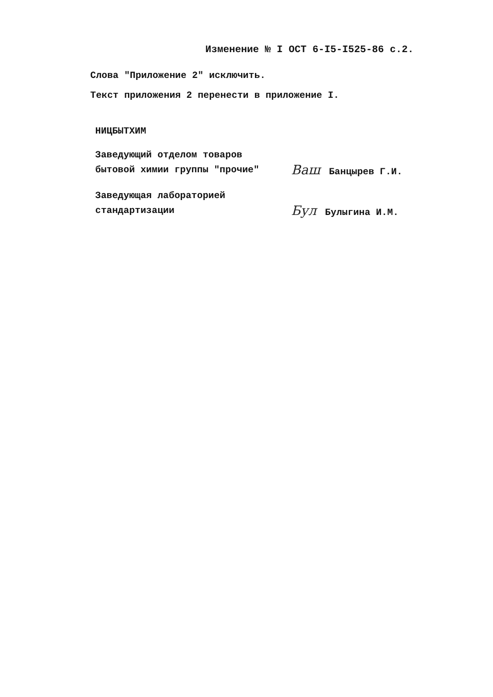Изменение № I ОСТ 6-I5-I525-86 с.2.
Слова "Приложение 2" исключить.
Текст приложения 2 перенести в приложение I.
НИЦБЫТХИМ
Заведующий отделом товаров
бытовой химии группы "прочие"
Ваш Банцырев Г.И.
Заведующая лабораторией
стандартизации
Бул Булыгина И.М.